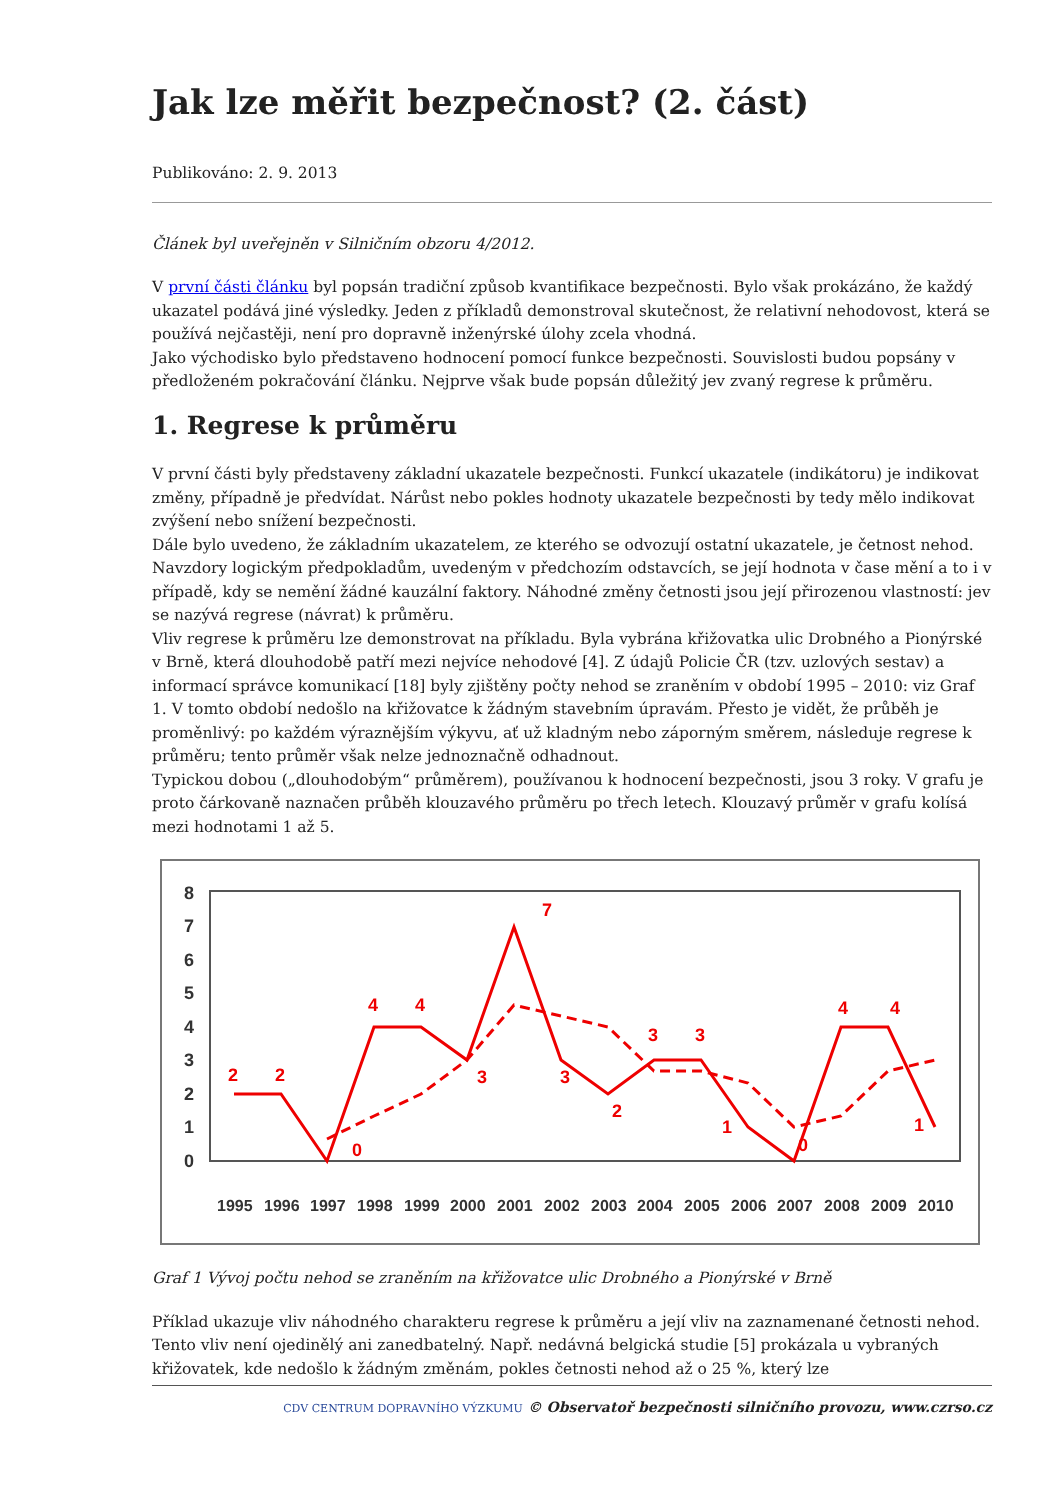Jak lze měřit bezpečnost? (2. část)
Publikováno: 2. 9. 2013
Článek byl uveřejněn v Silničním obzoru 4/2012.
V první části článku byl popsán tradiční způsob kvantifikace bezpečnosti. Bylo však prokázáno, že každý ukazatel podává jiné výsledky. Jeden z příkladů demonstroval skutečnost, že relativní nehodovost, která se používá nejčastěji, není pro dopravně inženýrské úlohy zcela vhodná.
Jako východisko bylo představeno hodnocení pomocí funkce bezpečnosti. Souvislosti budou popsány v předloženém pokračování článku. Nejprve však bude popsán důležitý jev zvaný regrese k průměru.
1. Regrese k průměru
V první části byly představeny základní ukazatele bezpečnosti. Funkcí ukazatele (indikátoru) je indikovat změny, případně je předvídat. Nárůst nebo pokles hodnoty ukazatele bezpečnosti by tedy mělo indikovat zvýšení nebo snížení bezpečnosti.
Dále bylo uvedeno, že základním ukazatelem, ze kterého se odvozují ostatní ukazatele, je četnost nehod. Navzdory logickým předpokladům, uvedeným v předchozím odstavcích, se její hodnota v čase mění a to i v případě, kdy se nemění žádné kauzální faktory. Náhodné změny četnosti jsou její přirozenou vlastností: jev se nazývá regrese (návrat) k průměru.
Vliv regrese k průměru lze demonstrovat na příkladu. Byla vybrána křižovatka ulic Drobného a Pionýrské v Brně, která dlouhodobě patří mezi nejvíce nehodové [4]. Z údajů Policie ČR (tzv. uzlových sestav) a informací správce komunikací [18] byly zjištěny počty nehod se zraněním v období 1995 – 2010: viz Graf 1. V tomto období nedošlo na křižovatce k žádným stavebním úpravám. Přesto je vidět, že průběh je proměnlivý: po každém výraznějším výkyvu, ať už kladným nebo záporným směrem, následuje regrese k průměru; tento průměr však nelze jednoznačně odhadnout.
Typickou dobou („dlouhodobým“ průměrem), používanou k hodnocení bezpečnosti, jsou 3 roky. V grafu je proto čárkovaně naznačen průběh klouzavého průměru po třech letech. Klouzavý průměr v grafu kolísá mezi hodnotami 1 až 5.
0
1
2
3
4
5
6
7
8
2
2
0
4
4
3
7
3
2
3
3
1
0
4
4
1
1995
1996
1997
1998
1999
2000
2001
2002
2003
2004
2005
2006
2007
2008
2009
2010
Graf 1 Vývoj počtu nehod se zraněním na křižovatce ulic Drobného a Pionýrské v Brně
Příklad ukazuje vliv náhodného charakteru regrese k průměru a její vliv na zaznamenané četnosti nehod. Tento vliv není ojedinělý ani zanedbatelný. Např. nedávná belgická studie [5] prokázala u vybraných křižovatek, kde nedošlo k žádným změnám, pokles četnosti nehod až o 25 %, který lze
CDV CENTRUM DOPRAVNÍHO VÝZKUMU © Observatoř bezpečnosti silničního provozu, www.czrso.cz